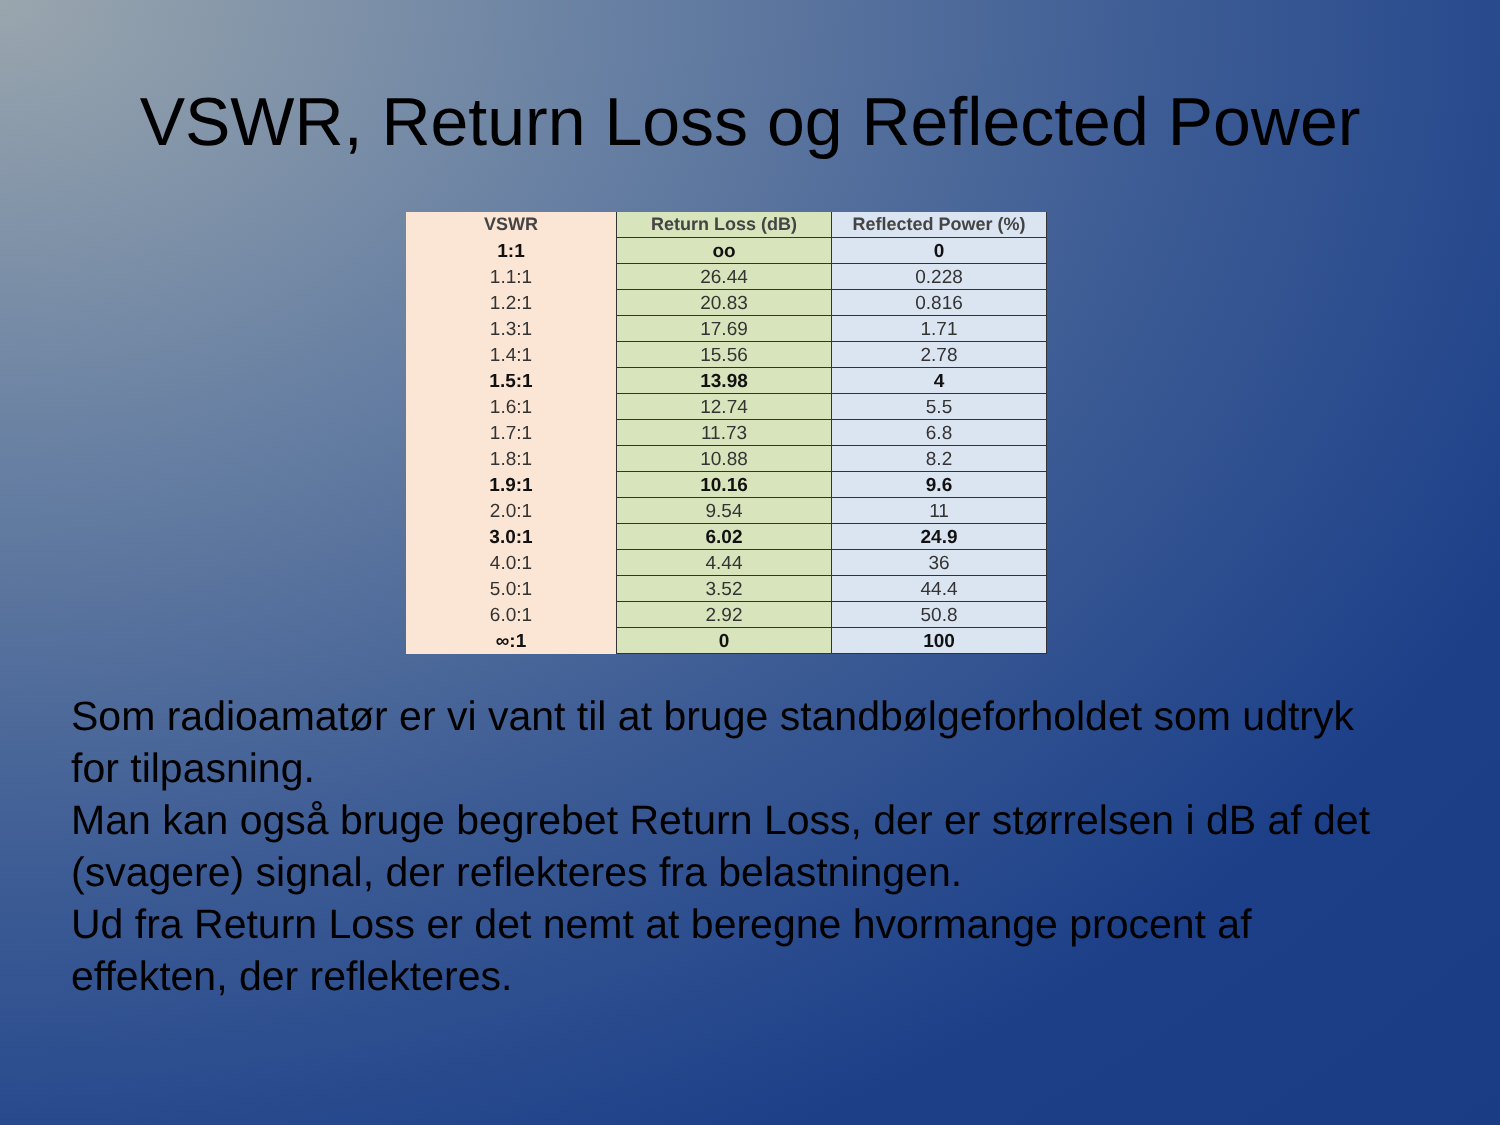VSWR, Return Loss og Reflected Power
| VSWR | Return Loss (dB) | Reflected Power (%) |
| --- | --- | --- |
| 1:1 | oo | 0 |
| 1.1:1 | 26.44 | 0.228 |
| 1.2:1 | 20.83 | 0.816 |
| 1.3:1 | 17.69 | 1.71 |
| 1.4:1 | 15.56 | 2.78 |
| 1.5:1 | 13.98 | 4 |
| 1.6:1 | 12.74 | 5.5 |
| 1.7:1 | 11.73 | 6.8 |
| 1.8:1 | 10.88 | 8.2 |
| 1.9:1 | 10.16 | 9.6 |
| 2.0:1 | 9.54 | 11 |
| 3.0:1 | 6.02 | 24.9 |
| 4.0:1 | 4.44 | 36 |
| 5.0:1 | 3.52 | 44.4 |
| 6.0:1 | 2.92 | 50.8 |
| ∞:1 | 0 | 100 |
Som radioamatør er vi vant til at bruge standbølgeforholdet som udtryk for tilpasning.
Man kan også bruge begrebet Return Loss, der er størrelsen i dB af det (svagere) signal, der reflekteres fra belastningen.
Ud fra Return Loss er det nemt at beregne hvormange procent af effekten, der reflekteres.